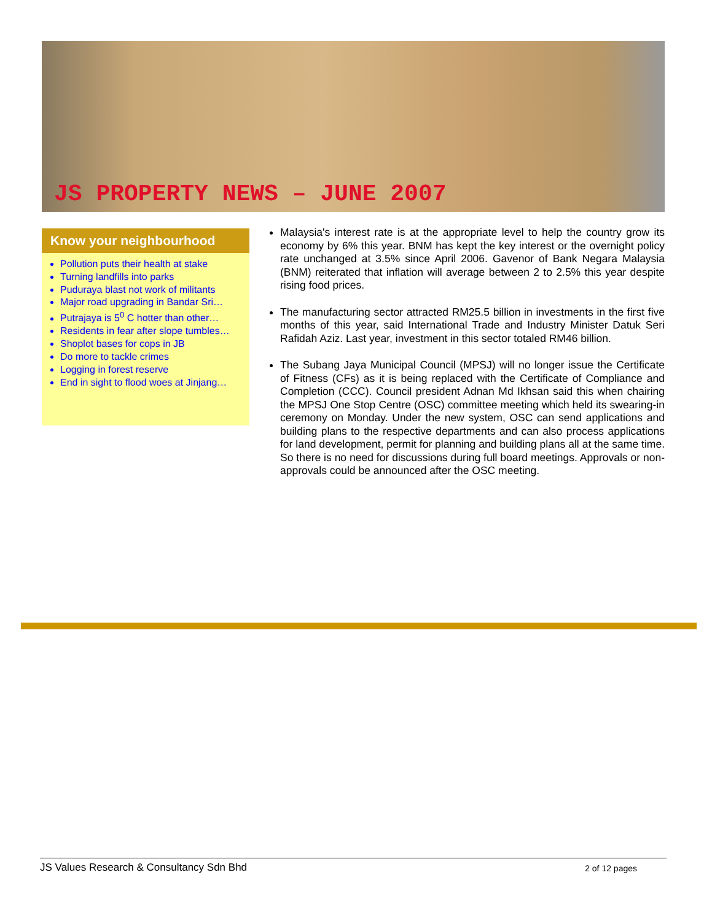JS PROPERTY NEWS – JUNE 2007
Know your neighbourhood
Pollution puts their health at stake
Turning landfills into parks
Puduraya blast not work of militants
Major road upgrading in Bandar Sri…
Putrajaya is 5<sup>0</sup> C hotter than other…
Residents in fear after slope tumbles…
Shoplot bases for cops in JB
Do more to tackle crimes
Logging in forest reserve
End in sight to flood woes at Jinjang…
Malaysia's interest rate is at the appropriate level to help the country grow its economy by 6% this year. BNM has kept the key interest or the overnight policy rate unchanged at 3.5% since April 2006. Gavenor of Bank Negara Malaysia (BNM) reiterated that inflation will average between 2 to 2.5% this year despite rising food prices.
The manufacturing sector attracted RM25.5 billion in investments in the first five months of this year, said International Trade and Industry Minister Datuk Seri Rafidah Aziz. Last year, investment in this sector totaled RM46 billion.
The Subang Jaya Municipal Council (MPSJ) will no longer issue the Certificate of Fitness (CFs) as it is being replaced with the Certificate of Compliance and Completion (CCC). Council president Adnan Md Ikhsan said this when chairing the MPSJ One Stop Centre (OSC) committee meeting which held its swearing-in ceremony on Monday. Under the new system, OSC can send applications and building plans to the respective departments and can also process applications for land development, permit for planning and building plans all at the same time. So there is no need for discussions during full board meetings. Approvals or non-approvals could be announced after the OSC meeting.
JS Values Research & Consultancy Sdn Bhd 2 of 12 pages